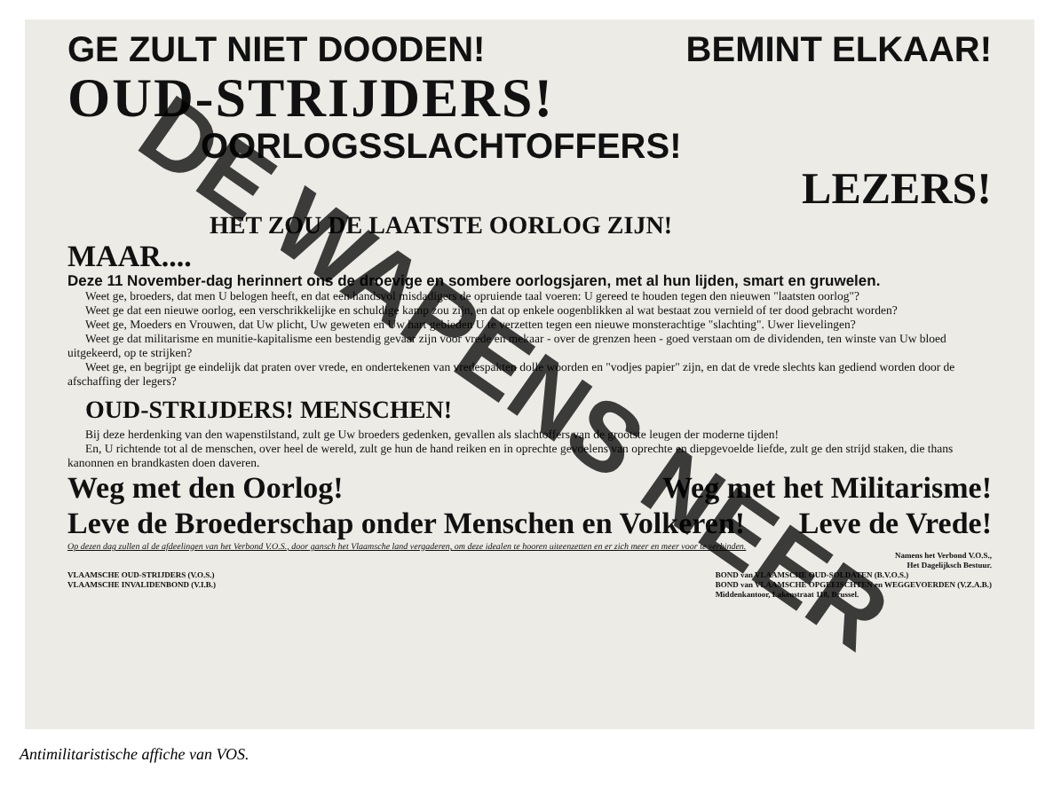GE ZULT NIET DOODEN! BEMINT ELKAAR!
OUD-STRIJDERS!
OORLOGSSLACHTOFFERS!
LEZERS!
HET ZOU DE LAATSTE OORLOG ZIJN!
MAAR....
Deze 11 November-dag herinnert ons de droevige en sombere oorlogsjaren, met al hun lijden, smart en gruwelen.
Weet ge, broeders, dat men U belogen heeft, en dat een handsvol misdadigers de opruiende taal voeren: U gereed te houden tegen den nieuwen "laatsten oorlog"?
Weet ge dat een nieuwe oorlog, een verschrikkelijke en schuldige kamp zou zijn, en dat op enkele oogenblikken al wat bestaat zou vernield of ter dood gebracht worden?
Weet ge, Moeders en Vrouwen, dat Uw plicht, Uw geweten en Uw hart gebieden U te verzetten tegen een nieuwe monsterachtige "slachting". Uwer lievelingen?
Weet ge dat militarisme en munitie-kapitalisme een bestendig gevaar zijn voor vrede en mekaar - over de grenzen heen - goed verstaan om de dividenden, ten winste van Uw bloed uitgekeerd, op te strijken?
Weet ge, en begrijpt ge eindelijk dat praten over vrede, en ondertekenen van vredespakten dolle woorden en "vodjes papier" zijn, en dat de vrede slechts kan gediend worden door de afschaffing der legers?
OUD-STRIJDERS! MENSCHEN!
Bij deze herdenking van den wapenstilstand, zult ge Uw broeders gedenken, gevallen als slachtoffers van de grootste leugen der moderne tijden!
En, U richtende tot al de menschen, over heel de wereld, zult ge hun de hand reiken en in oprechte gevoelens van oprechte en diepgevoelde liefde, zult ge den strijd staken, die thans kanonnen en brandkasten doen daveren.
Weg met den Oorlog! Weg met het Militarisme!
Leve de Broederschap onder Menschen en Volkeren! Leve de Vrede!
Op dezen dag zullen al de afdeelingen van het Verbond V.O.S., door gansch het Vlaamsche land vergaderen, om deze idealen te hooren uiteenzetten en er zich meer en meer voor te verbinden.
Namens het Verbond V.O.S.,
Het Dagelijksch Bestuur.
VLAAMSCHE OUD-STRIJDERS (V.O.S.)
VLAAMSCHE INVALIDENBOND (V.I.B.) BOND van VLAAMSCHE OUD-SOLDATEN (B.V.O.S.)
BOND van VLAAMSCHE OPGEEISCHTEN en WEGGEVOERDEN (V.Z.A.B.)
Middenkantoor, Lakenstraat 118, Brussel.
DE WAPENS NEER
Antimilitaristische affiche van VOS.